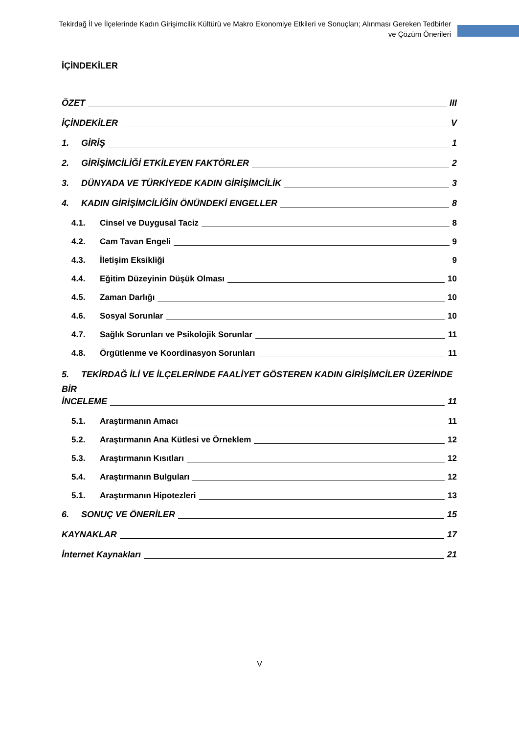Tekirdağ İl ve İlçelerinde Kadın Girişimcilik Kültürü ve Makro Ekonomiye Etkileri ve Sonuçları; Alınması Gereken Tedbirler ve Çözüm Önerileri
İÇİNDEKİLER
ÖZET III
İÇİNDEKİLER V
1. GİRİŞ 1
2. GİRİŞİMCİLİĞİ ETKİLEYEN FAKTÖRLER 2
3. DÜNYADA VE TÜRKİYEDE KADIN GİRİŞİMCİLİK 3
4. KADIN GİRİŞİMCİLİĞİN ÖNÜNDEKİ ENGELLER 8
4.1. Cinsel ve Duygusal Taciz 8
4.2. Cam Tavan Engeli 9
4.3. İletişim Eksikliği 9
4.4. Eğitim Düzeyinin Düşük Olması 10
4.5. Zaman Darlığı 10
4.6. Sosyal Sorunlar 10
4.7. Sağlık Sorunları ve Psikolojik Sorunlar 11
4.8. Örgütlenme ve Koordinasyon Sorunları 11
5. TEKİRDAĞ İLİ VE İLÇELERİNDE FAALİYET GÖSTEREN KADIN GİRİŞİMCİLER ÜZERİNDE BİR
İNCELEME 11
5.1. Araştırmanın Amacı 11
5.2. Araştırmanın Ana Kütlesi ve Örneklem 12
5.3. Araştırmanın Kısıtları 12
5.4. Araştırmanın Bulguları 12
5.1. Araştırmanın Hipotezleri 13
6. SONUÇ VE ÖNERİLER 15
KAYNAKLAR 17
İnternet Kaynakları 21
V